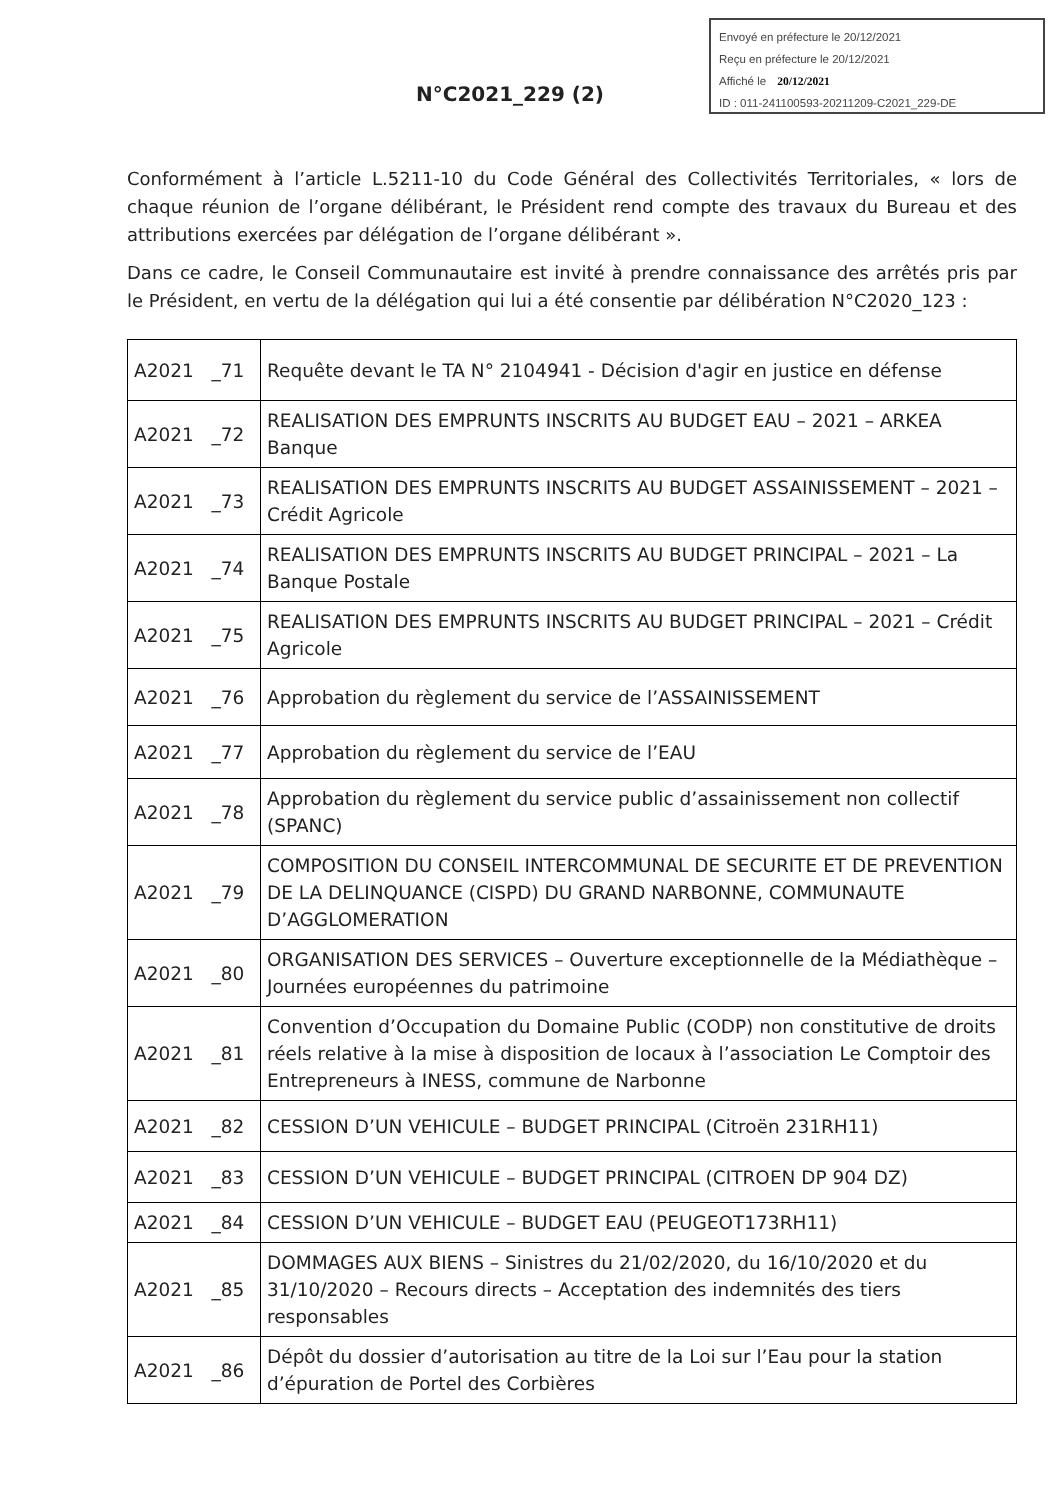Envoyé en préfecture le 20/12/2021
Reçu en préfecture le 20/12/2021
Affiché le 20/12/2021
ID : 011-241100593-20211209-C2021_229-DE
N°C2021_229 (2)
Conformément à l’article L.5211-10 du Code Général des Collectivités Territoriales, « lors de chaque réunion de l’organe délibérant, le Président rend compte des travaux du Bureau et des attributions exercées par délégation de l’organe délibérant ».
Dans ce cadre, le Conseil Communautaire est invité à prendre connaissance des arrêtés pris par le Président, en vertu de la délégation qui lui a été consentie par délibération N°C2020_123 :
| A2021 _71 | Requête devant le TA N° 2104941 - Décision d'agir en justice en défense |
| A2021 _72 | REALISATION DES EMPRUNTS INSCRITS AU BUDGET EAU – 2021 – ARKEA Banque |
| A2021 _73 | REALISATION DES EMPRUNTS INSCRITS AU BUDGET ASSAINISSEMENT – 2021 – Crédit Agricole |
| A2021 _74 | REALISATION DES EMPRUNTS INSCRITS AU BUDGET PRINCIPAL – 2021 – La Banque Postale |
| A2021 _75 | REALISATION DES EMPRUNTS INSCRITS AU BUDGET PRINCIPAL – 2021 – Crédit Agricole |
| A2021 _76 | Approbation du règlement du service de l’ASSAINISSEMENT |
| A2021 _77 | Approbation du règlement du service de l’EAU |
| A2021 _78 | Approbation du règlement du service public d’assainissement non collectif (SPANC) |
| A2021 _79 | COMPOSITION DU CONSEIL INTERCOMMUNAL DE SECURITE ET DE PREVENTION DE LA DELINQUANCE (CISPD) DU GRAND NARBONNE, COMMUNAUTE D’AGGLOMERATION |
| A2021 _80 | ORGANISATION DES SERVICES – Ouverture exceptionnelle de la Médiathèque – Journées européennes du patrimoine |
| A2021 _81 | Convention d’Occupation du Domaine Public (CODP) non constitutive de droits réels relative à la mise à disposition de locaux à l’association Le Comptoir des Entrepreneurs à INESS, commune de Narbonne |
| A2021 _82 | CESSION D’UN VEHICULE – BUDGET PRINCIPAL (Citroën 231RH11) |
| A2021 _83 | CESSION D’UN VEHICULE – BUDGET PRINCIPAL (CITROEN DP 904 DZ) |
| A2021 _84 | CESSION D’UN VEHICULE – BUDGET EAU (PEUGEOT173RH11) |
| A2021 _85 | DOMMAGES AUX BIENS – Sinistres du 21/02/2020, du 16/10/2020 et du 31/10/2020 – Recours directs – Acceptation des indemnités des tiers responsables |
| A2021 _86 | Dépôt du dossier d’autorisation au titre de la Loi sur l’Eau pour la station d’épuration de Portel des Corbières |